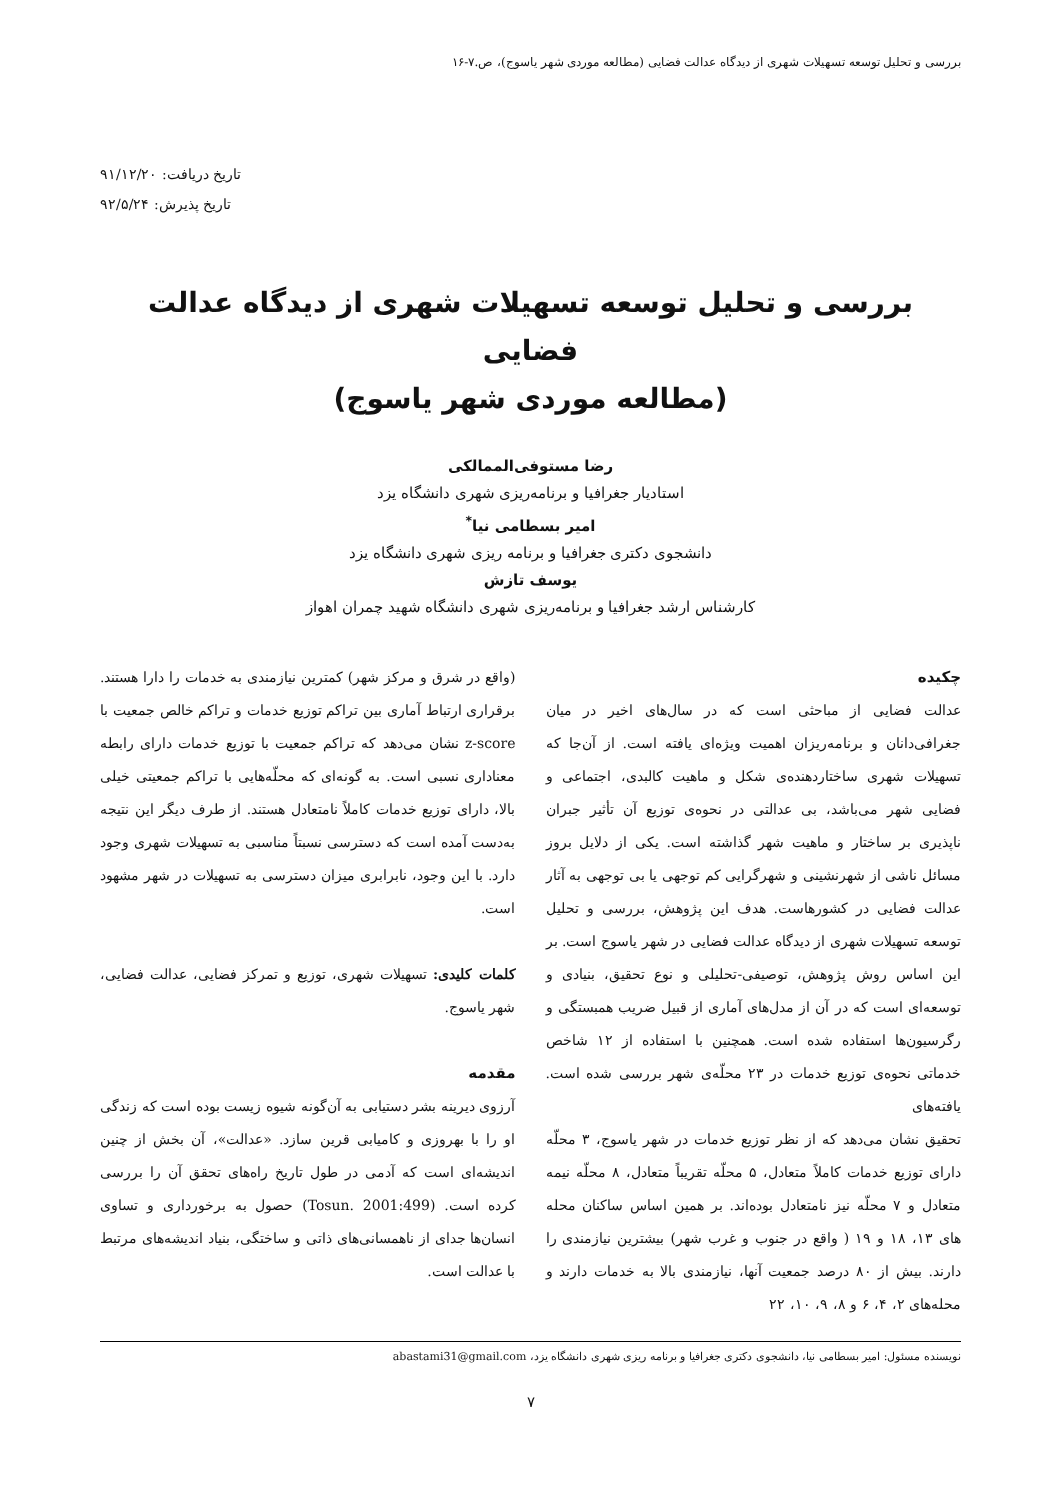بررسی و تحلیل توسعه تسهیلات شهری از دیدگاه عدالت فضایی (مطالعه موردی شهر یاسوج)، ص.۷-۱۶
تاریخ دریافت: ۹۱/۱۲/۲۰
تاریخ پذیرش: ۹۲/۵/۲۴
بررسی و تحلیل توسعه تسهیلات شهری از دیدگاه عدالت فضایی
(مطالعه موردی شهر یاسوج)
رضا مستوفی‌الممالکی
استادیار جغرافیا و برنامه‌ریزی شهری دانشگاه یزد
امیر بسطامی نیا<sup>*</sup>
دانشجوی دکتری جغرافیا و برنامه ریزی شهری دانشگاه یزد
یوسف تازش
کارشناس ارشد جغرافیا و برنامه‌ریزی شهری دانشگاه شهید چمران اهواز
چکیده
عدالت فضایی از مباحثی است که در سال‌های اخیر در میان جغرافی‌دانان و برنامه‌ریزان اهمیت ویژه‌ای یافته است. از آن‌جا که تسهیلات شهری ساختاردهنده‌ی شکل و ماهیت کالبدی، اجتماعی و فضایی شهر می‌باشد، بی عدالتی در نحوه‌ی توزیع آن تأثیر جبران ناپذیری بر ساختار و ماهیت شهر گذاشته است. یکی از دلایل بروز مسائل ناشی از شهرنشینی و شهرگرایی کم توجهی یا بی توجهی به آثار عدالت فضایی در کشورهاست. هدف این پژوهش، بررسی و تحلیل توسعه تسهیلات شهری از دیدگاه عدالت فضایی در شهر یاسوج است. بر این اساس روش پژوهش، توصیفی-تحلیلی و نوع تحقیق، بنیادی و توسعه‌ای است که در آن از مدل‌های آماری از قبیل ضریب همبستگی و رگرسیون‌ها استفاده شده است. همچنین با استفاده از ۱۲ شاخص خدماتی نحوه‌ی توزیع خدمات در ۲۳ محلّه‌ی شهر بررسی شده است. یافته‌های
تحقیق نشان می‌دهد که از نظر توزیع خدمات در شهر یاسوج، ۳ محلّه دارای توزیع خدمات کاملاً متعادل، ۵ محلّه تقریباً متعادل، ۸ محلّه نیمه متعادل و ۷ محلّه نیز نامتعادل بوده‌اند. بر همین اساس ساکنان محله های ۱۳، ۱۸ و ۱۹ ( واقع در جنوب و غرب شهر) بیشترین نیازمندی را دارند. بیش از ۸۰ درصد جمعیت آنها، نیازمندی بالا به خدمات دارند و محله‌های ۲، ۴، ۶ و ۸، ۹، ۱۰، ۲۲
(واقع در شرق و مرکز شهر) کمترین نیازمندی به خدمات را دارا هستند. برقراری ارتباط آماری بین تراکم توزیع خدمات و تراکم خالص جمعیت با z-score نشان می‌دهد که تراکم جمعیت با توزیع خدمات دارای رابطه معناداری نسبی است. به گونه‌ای که محلّه‌هایی با تراکم جمعیتی خیلی بالا، دارای توزیع خدمات کاملاً نامتعادل هستند. از طرف دیگر این نتیجه به‌دست آمده است که دسترسی نسبتاً مناسبی به تسهیلات شهری وجود دارد. با این وجود، نابرابری میزان دسترسی به تسهیلات در شهر مشهود است.
کلمات کلیدی: تسهیلات شهری، توزیع و تمرکز فضایی، عدالت فضایی، شهر یاسوج.
مقدمه
آرزوی دیرینه بشر دستیابی به آن‌گونه شیوه زیست بوده است که زندگی او را با بهروزی و کامیابی قرین سازد. «عدالت»، آن بخش از چنین اندیشه‌ای است که آدمی در طول تاریخ راه‌های تحقق آن را بررسی کرده است. (Tosun. 2001:499) حصول به برخورداری و تساوی انسان‌ها جدای از ناهمسانی‌های ذاتی و ساختگی، بنیاد اندیشه‌های مرتبط با عدالت است.
نویسنده مسئول: امیر بسطامی نیا، دانشجوی دکتری جغرافیا و برنامه ریزی شهری دانشگاه یزد، abastami31@gmail.com
۷